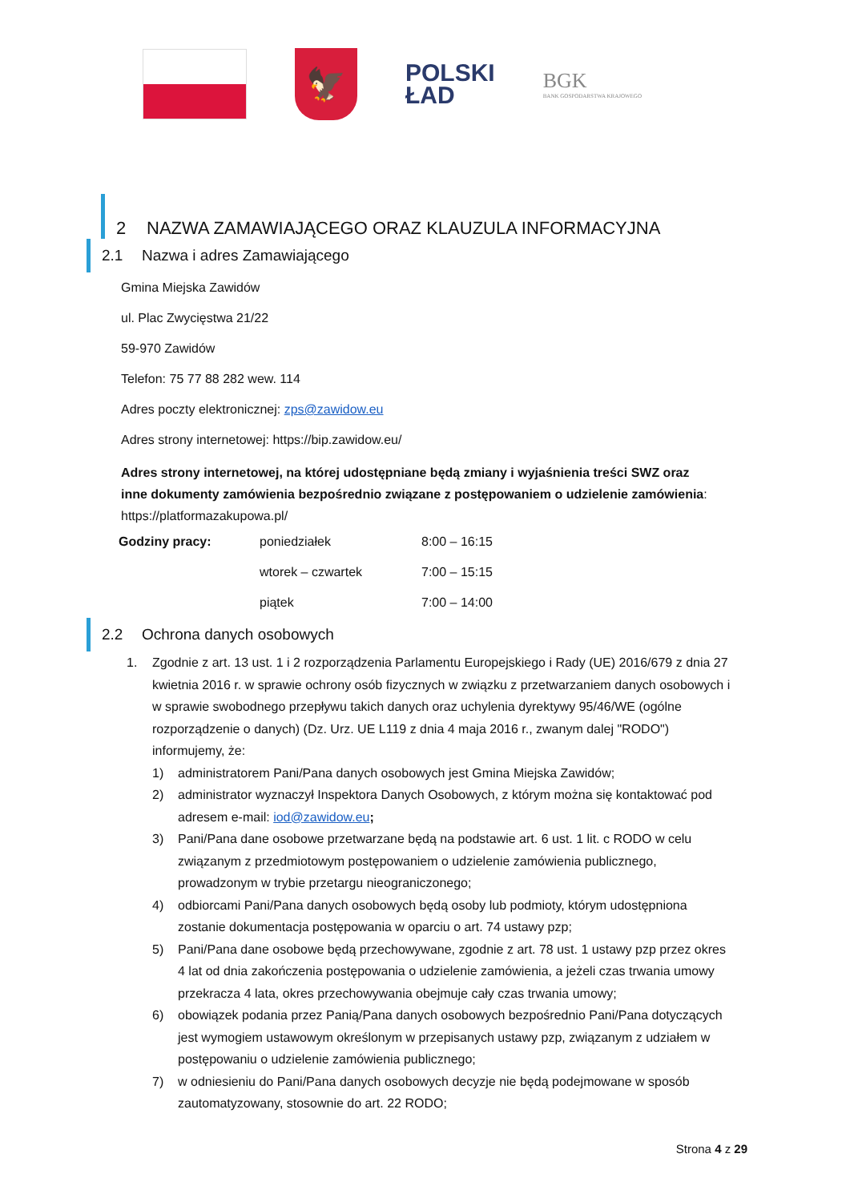🦅
POLSKI
ŁAD
BGK
BANK GOSPODARSTWA KRAJOWEGO
2 NAZWA ZAMAWIAJĄCEGO ORAZ KLAUZULA INFORMACYJNA
2.1 Nazwa i adres Zamawiającego
Gmina Miejska Zawidów
ul. Plac Zwycięstwa 21/22
59-970 Zawidów
Telefon: 75 77 88 282 wew. 114
Adres poczty elektronicznej: zps@zawidow.eu
Adres strony internetowej: https://bip.zawidow.eu/
Adres strony internetowej, na której udostępniane będą zmiany i wyjaśnienia treści SWZ oraz inne dokumenty zamówienia bezpośrednio związane z postępowaniem o udzielenie zamówienia: https://platformazakupowa.pl/
| Godziny pracy: | poniedziałek | 8:00 – 16:15 |
| | wtorek – czwartek | 7:00 – 15:15 |
| | piątek | 7:00 – 14:00 |
2.2 Ochrona danych osobowych
1. Zgodnie z art. 13 ust. 1 i 2 rozporządzenia Parlamentu Europejskiego i Rady (UE) 2016/679 z dnia 27 kwietnia 2016 r. w sprawie ochrony osób fizycznych w związku z przetwarzaniem danych osobowych i w sprawie swobodnego przepływu takich danych oraz uchylenia dyrektywy 95/46/WE (ogólne rozporządzenie o danych) (Dz. Urz. UE L119 z dnia 4 maja 2016 r., zwanym dalej "RODO") informujemy, że:
1) administratorem Pani/Pana danych osobowych jest Gmina Miejska Zawidów;
2) administrator wyznaczył Inspektora Danych Osobowych, z którym można się kontaktować pod adresem e-mail: iod@zawidow.eu;
3) Pani/Pana dane osobowe przetwarzane będą na podstawie art. 6 ust. 1 lit. c RODO w celu związanym z przedmiotowym postępowaniem o udzielenie zamówienia publicznego, prowadzonym w trybie przetargu nieograniczonego;
4) odbiorcami Pani/Pana danych osobowych będą osoby lub podmioty, którym udostępniona zostanie dokumentacja postępowania w oparciu o art. 74 ustawy pzp;
5) Pani/Pana dane osobowe będą przechowywane, zgodnie z art. 78 ust. 1 ustawy pzp przez okres 4 lat od dnia zakończenia postępowania o udzielenie zamówienia, a jeżeli czas trwania umowy przekracza 4 lata, okres przechowywania obejmuje cały czas trwania umowy;
6) obowiązek podania przez Panią/Pana danych osobowych bezpośrednio Pani/Pana dotyczących jest wymogiem ustawowym określonym w przepisanych ustawy pzp, związanym z udziałem w postępowaniu o udzielenie zamówienia publicznego;
7) w odniesieniu do Pani/Pana danych osobowych decyzje nie będą podejmowane w sposób zautomatyzowany, stosownie do art. 22 RODO;
Strona 4 z 29